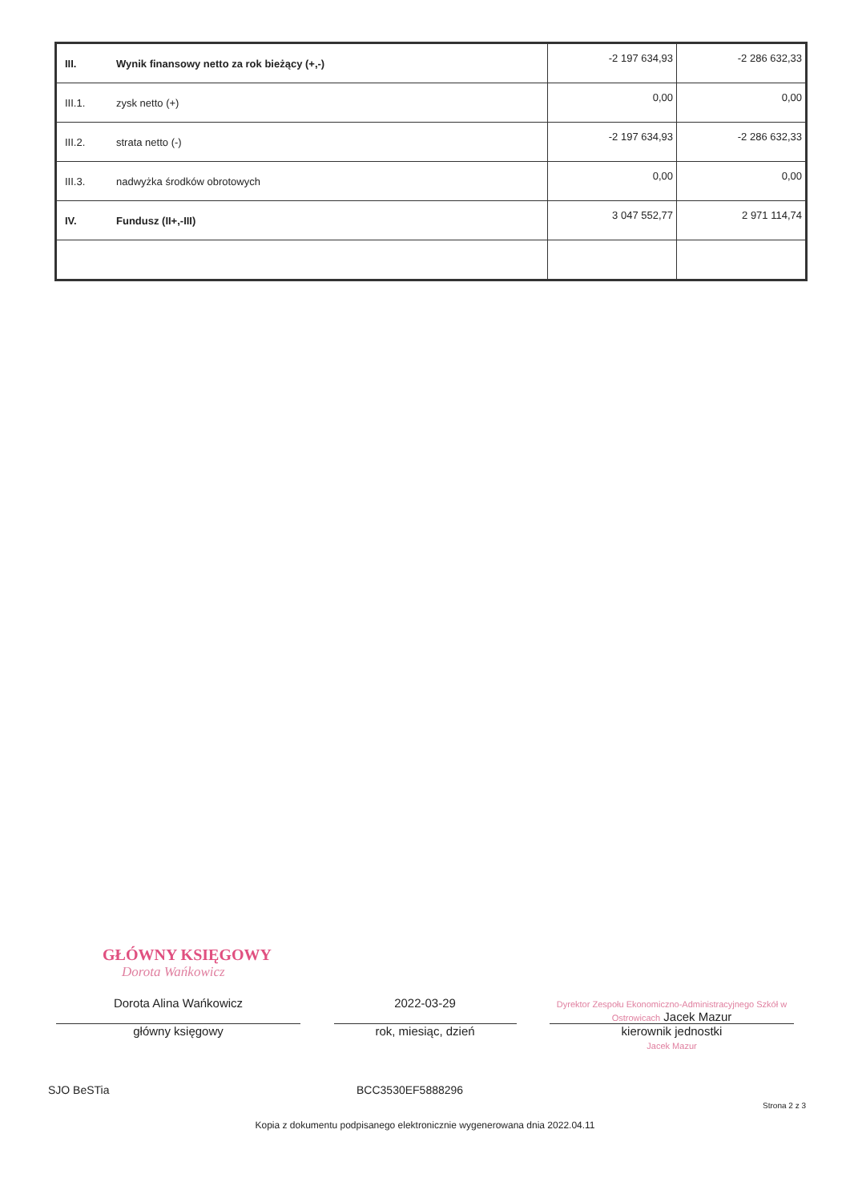| III. | Wynik finansowy netto za rok bieżący (+,-) | -2 197 634,93 | -2 286 632,33 |
| III.1. | zysk netto (+) | 0,00 | 0,00 |
| III.2. | strata netto (-) | -2 197 634,93 | -2 286 632,33 |
| III.3. | nadwyżka środków obrotowych | 0,00 | 0,00 |
| IV. | Fundusz (II+,-III) | 3 047 552,77 | 2 971 114,74 |
GŁÓWNY KSIĘGOWY
Dorota Wańkowicz
Dorota Alina Wańkowicz 2022-03-29
Dyrektor Zespołu Ekonomiczno-Administracyjnego Szkół w Ostrowicach Jacek Mazur
główny księgowy rok, miesiąc, dzień kierownik jednostki
Jacek Mazur
SJO BeSTia BCC3530EF5888296
Strona 2 z 3
Kopia z dokumentu podpisanego elektronicznie wygenerowana dnia 2022.04.11